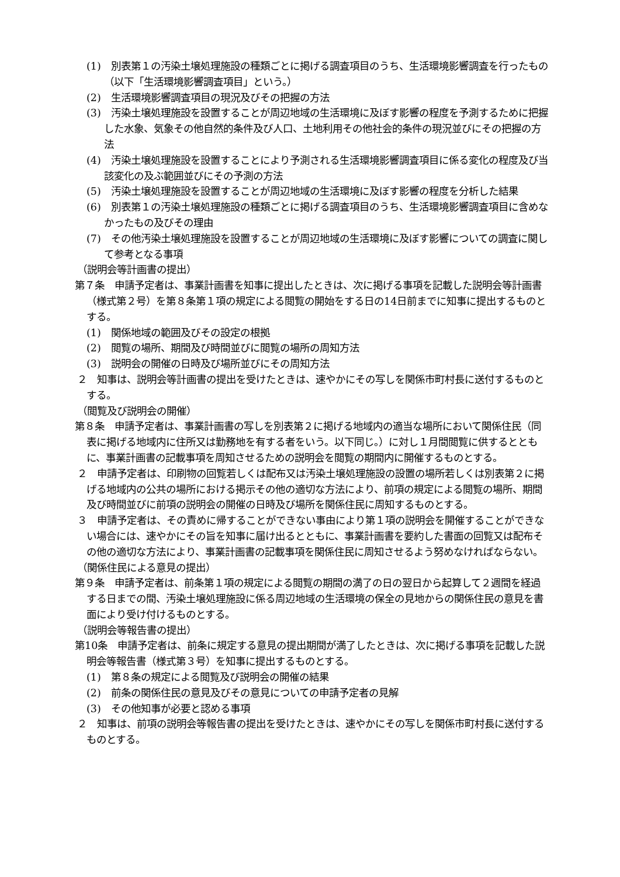(1)　別表第１の汚染土壌処理施設の種類ごとに掲げる調査項目のうち、生活環境影響調査を行ったもの（以下「生活環境影響調査項目」という。）
(2)　生活環境影響調査項目の現況及びその把握の方法
(3)　汚染土壌処理施設を設置することが周辺地域の生活環境に及ぼす影響の程度を予測するために把握した水象、気象その他自然的条件及び人口、土地利用その他社会的条件の現況並びにその把握の方法
(4)　汚染土壌処理施設を設置することにより予測される生活環境影響調査項目に係る変化の程度及び当該変化の及ぶ範囲並びにその予測の方法
(5)　汚染土壌処理施設を設置することが周辺地域の生活環境に及ぼす影響の程度を分析した結果
(6)　別表第１の汚染土壌処理施設の種類ごとに掲げる調査項目のうち、生活環境影響調査項目に含めなかったもの及びその理由
(7)　その他汚染土壌処理施設を設置することが周辺地域の生活環境に及ぼす影響についての調査に関して参考となる事項
（説明会等計画書の提出）
第７条　申請予定者は、事業計画書を知事に提出したときは、次に掲げる事項を記載した説明会等計画書（様式第２号）を第８条第１項の規定による閲覧の開始をする日の14日前までに知事に提出するものとする。
(1)　関係地域の範囲及びその設定の根拠
(2)　閲覧の場所、期間及び時間並びに閲覧の場所の周知方法
(3)　説明会の開催の日時及び場所並びにその周知方法
２　知事は、説明会等計画書の提出を受けたときは、速やかにその写しを関係市町村長に送付するものとする。
（閲覧及び説明会の開催）
第８条　申請予定者は、事業計画書の写しを別表第２に掲げる地域内の適当な場所において関係住民（同表に掲げる地域内に住所又は勤務地を有する者をいう。以下同じ。）に対し１月間閲覧に供するとともに、事業計画書の記載事項を周知させるための説明会を閲覧の期間内に開催するものとする。
２　申請予定者は、印刷物の回覧若しくは配布又は汚染土壌処理施設の設置の場所若しくは別表第２に掲げる地域内の公共の場所における掲示その他の適切な方法により、前項の規定による閲覧の場所、期間及び時間並びに前項の説明会の開催の日時及び場所を関係住民に周知するものとする。
３　申請予定者は、その責めに帰することができない事由により第１項の説明会を開催することができない場合には、速やかにその旨を知事に届け出るとともに、事業計画書を要約した書面の回覧又は配布その他の適切な方法により、事業計画書の記載事項を関係住民に周知させるよう努めなければならない。
（関係住民による意見の提出）
第９条　申請予定者は、前条第１項の規定による閲覧の期間の満了の日の翌日から起算して２週間を経過する日までの間、汚染土壌処理施設に係る周辺地域の生活環境の保全の見地からの関係住民の意見を書面により受け付けるものとする。
（説明会等報告書の提出）
第10条　申請予定者は、前条に規定する意見の提出期間が満了したときは、次に掲げる事項を記載した説明会等報告書（様式第３号）を知事に提出するものとする。
(1)　第８条の規定による閲覧及び説明会の開催の結果
(2)　前条の関係住民の意見及びその意見についての申請予定者の見解
(3)　その他知事が必要と認める事項
２　知事は、前項の説明会等報告書の提出を受けたときは、速やかにその写しを関係市町村長に送付するものとする。